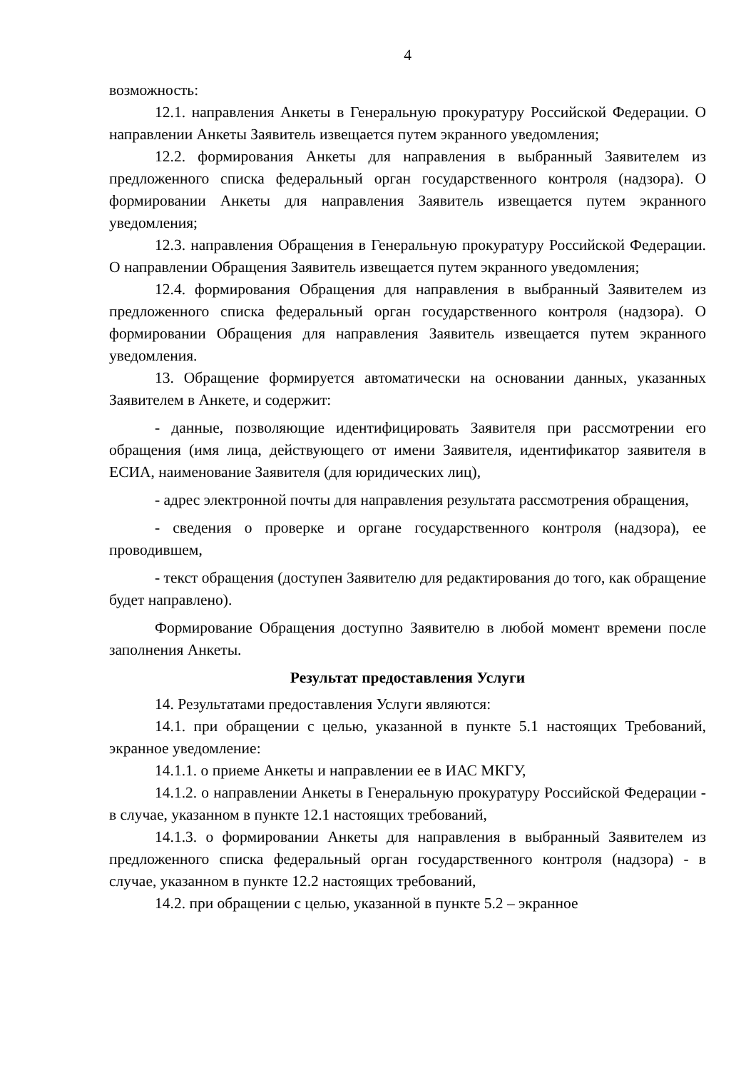4
возможность:
12.1. направления Анкеты в Генеральную прокуратуру Российской Федерации. О направлении Анкеты Заявитель извещается путем экранного уведомления;
12.2. формирования Анкеты для направления в выбранный Заявителем из предложенного списка федеральный орган государственного контроля (надзора). О формировании Анкеты для направления Заявитель извещается путем экранного уведомления;
12.3. направления Обращения в Генеральную прокуратуру Российской Федерации. О направлении Обращения Заявитель извещается путем экранного уведомления;
12.4. формирования Обращения для направления в выбранный Заявителем из предложенного списка федеральный орган государственного контроля (надзора). О формировании Обращения для направления Заявитель извещается путем экранного уведомления.
13. Обращение формируется автоматически на основании данных, указанных Заявителем в Анкете, и содержит:
- данные, позволяющие идентифицировать Заявителя при рассмотрении его обращения (имя лица, действующего от имени Заявителя, идентификатор заявителя в ЕСИА, наименование Заявителя (для юридических лиц),
- адрес электронной почты для направления результата рассмотрения обращения,
- сведения о проверке и органе государственного контроля (надзора), ее проводившем,
- текст обращения (доступен Заявителю для редактирования до того, как обращение будет направлено).
Формирование Обращения доступно Заявителю в любой момент времени после заполнения Анкеты.
Результат предоставления Услуги
14. Результатами предоставления Услуги являются:
14.1. при обращении с целью, указанной в пункте 5.1 настоящих Требований, экранное уведомление:
14.1.1. о приеме Анкеты и направлении ее в ИАС МКГУ,
14.1.2. о направлении Анкеты в Генеральную прокуратуру Российской Федерации - в случае, указанном в пункте 12.1 настоящих требований,
14.1.3. о формировании Анкеты для направления в выбранный Заявителем из предложенного списка федеральный орган государственного контроля (надзора) - в случае, указанном в пункте 12.2 настоящих требований,
14.2. при обращении с целью, указанной в пункте 5.2 – экранное